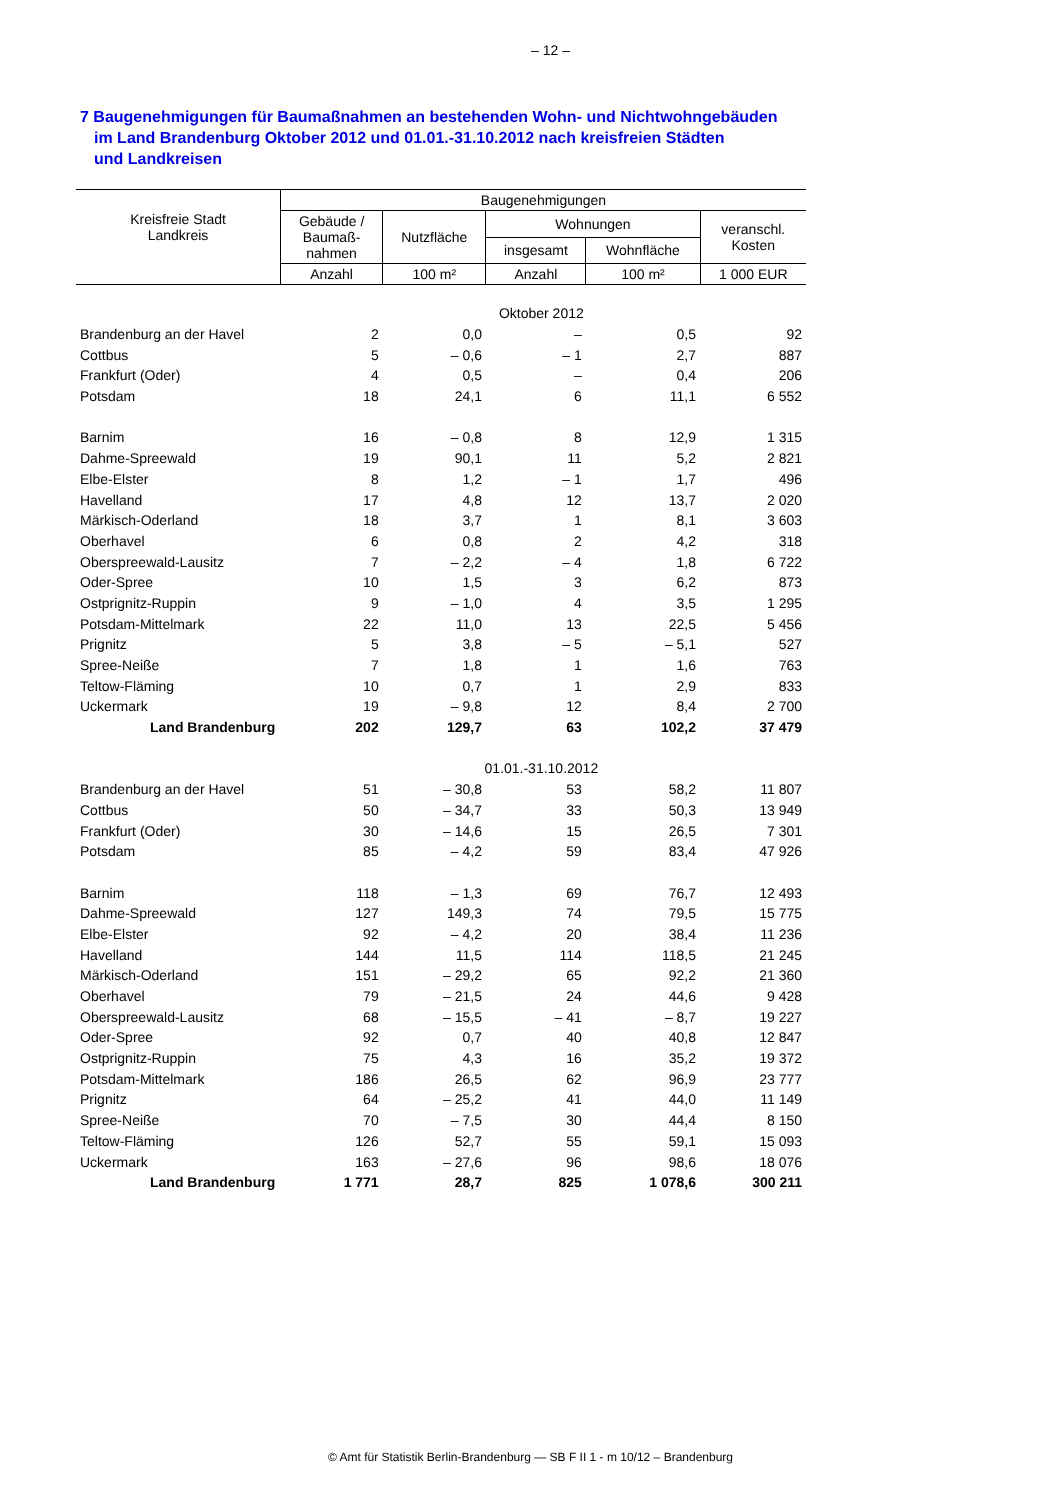– 12 –
7 Baugenehmigungen für Baumaßnahmen an bestehenden Wohn- und Nichtwohngebäuden
im Land Brandenburg Oktober 2012 und 01.01.-31.10.2012 nach kreisfreien Städten
und Landkreisen
| Kreisfreie Stadt Landkreis | Baugenehmigungen | | | | |
| --- | --- | --- | --- | --- | --- |
| | Gebäude / Baumaß- nahmen | Nutzfläche | Wohnungen | | veranschl. Kosten |
| | | | insgesamt | Wohnfläche | |
| | Anzahl | 100 m² | Anzahl | 100 m² | 1 000 EUR |
| | | Oktober 2012 | | | |
| Brandenburg an der Havel | 2 | 0,0 | – | 0,5 | 92 |
| Cottbus | 5 | – 0,6 | – 1 | 2,7 | 887 |
| Frankfurt (Oder) | 4 | 0,5 | – | 0,4 | 206 |
| Potsdam | 18 | 24,1 | 6 | 11,1 | 6 552 |
| Barnim | 16 | – 0,8 | 8 | 12,9 | 1 315 |
| Dahme-Spreewald | 19 | 90,1 | 11 | 5,2 | 2 821 |
| Elbe-Elster | 8 | 1,2 | – 1 | 1,7 | 496 |
| Havelland | 17 | 4,8 | 12 | 13,7 | 2 020 |
| Märkisch-Oderland | 18 | 3,7 | 1 | 8,1 | 3 603 |
| Oberhavel | 6 | 0,8 | 2 | 4,2 | 318 |
| Oberspreewald-Lausitz | 7 | – 2,2 | – 4 | 1,8 | 6 722 |
| Oder-Spree | 10 | 1,5 | 3 | 6,2 | 873 |
| Ostprignitz-Ruppin | 9 | – 1,0 | 4 | 3,5 | 1 295 |
| Potsdam-Mittelmark | 22 | 11,0 | 13 | 22,5 | 5 456 |
| Prignitz | 5 | 3,8 | – 5 | – 5,1 | 527 |
| Spree-Neiße | 7 | 1,8 | 1 | 1,6 | 763 |
| Teltow-Fläming | 10 | 0,7 | 1 | 2,9 | 833 |
| Uckermark | 19 | – 9,8 | 12 | 8,4 | 2 700 |
| Land Brandenburg | 202 | 129,7 | 63 | 102,2 | 37 479 |
| | | 01.01.-31.10.2012 | | | |
| Brandenburg an der Havel | 51 | – 30,8 | 53 | 58,2 | 11 807 |
| Cottbus | 50 | – 34,7 | 33 | 50,3 | 13 949 |
| Frankfurt (Oder) | 30 | – 14,6 | 15 | 26,5 | 7 301 |
| Potsdam | 85 | – 4,2 | 59 | 83,4 | 47 926 |
| Barnim | 118 | – 1,3 | 69 | 76,7 | 12 493 |
| Dahme-Spreewald | 127 | 149,3 | 74 | 79,5 | 15 775 |
| Elbe-Elster | 92 | – 4,2 | 20 | 38,4 | 11 236 |
| Havelland | 144 | 11,5 | 114 | 118,5 | 21 245 |
| Märkisch-Oderland | 151 | – 29,2 | 65 | 92,2 | 21 360 |
| Oberhavel | 79 | – 21,5 | 24 | 44,6 | 9 428 |
| Oberspreewald-Lausitz | 68 | – 15,5 | – 41 | – 8,7 | 19 227 |
| Oder-Spree | 92 | 0,7 | 40 | 40,8 | 12 847 |
| Ostprignitz-Ruppin | 75 | 4,3 | 16 | 35,2 | 19 372 |
| Potsdam-Mittelmark | 186 | 26,5 | 62 | 96,9 | 23 777 |
| Prignitz | 64 | – 25,2 | 41 | 44,0 | 11 149 |
| Spree-Neiße | 70 | – 7,5 | 30 | 44,4 | 8 150 |
| Teltow-Fläming | 126 | 52,7 | 55 | 59,1 | 15 093 |
| Uckermark | 163 | – 27,6 | 96 | 98,6 | 18 076 |
| Land Brandenburg | 1 771 | 28,7 | 825 | 1 078,6 | 300 211 |
© Amt für Statistik Berlin-Brandenburg — SB F II 1 - m 10/12 – Brandenburg